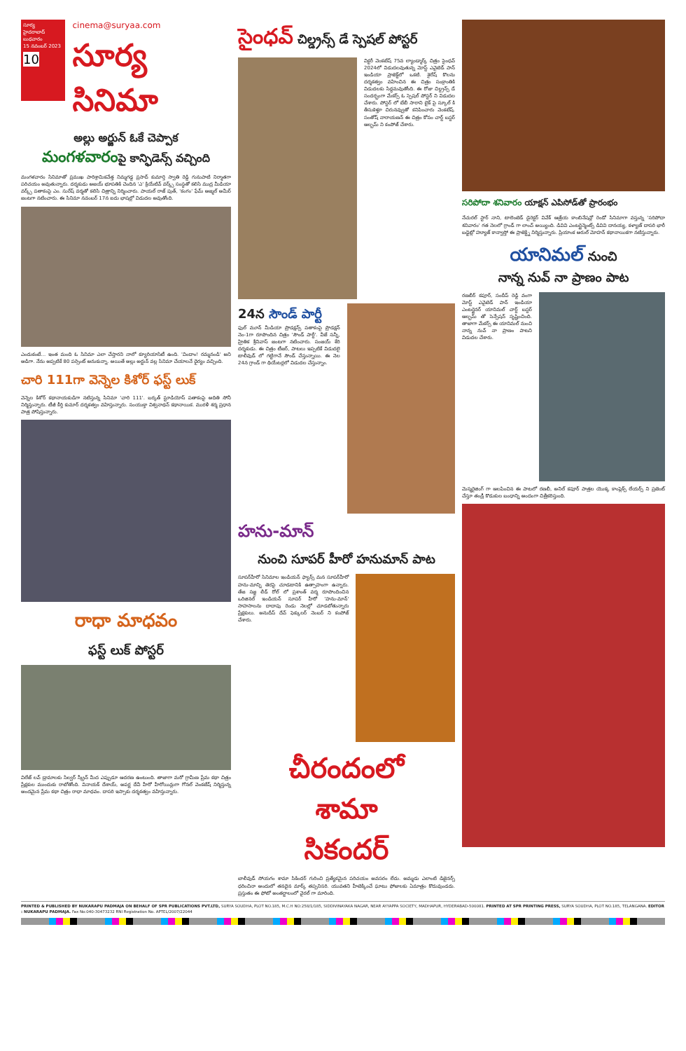సూర్య
హైదరాబాద్
బుధవారం
15 నవంబర్ 2023
10
cinema@suryaa.com
సూర్య సినిమా
అల్లు అర్జున్ ఓకే చెప్పాక
మంగళవారంపై కాన్ఫిడెన్స్ వచ్చింది
మంగళవారం సినిమాతో ప్రముఖ పారిశ్రామికవేత్త నిమ్మగడ్డ ప్రసాద్ కుమార్తె స్వాతి రెడ్డి గునుపాటి నిర్మాతగా పరిచయం అవుతున్నారు. దర్శకుడు అజయ్ భూపతికి చెందిన 'ఎ' క్రియేటివ్ వర్క్స్ సంస్థతో కలిసి ముద్ర మీడియా వర్క్స్ పతాకంపై ఎం. సురేష్ వర్మతో కలిసి చిత్రాన్ని నిర్మించారు. పాయల్ రాజ్ పుత్, 'కంగం' ఫేమ్ అజ్మల్ అమీర్ జంటగా నటించారు. ఈ సినిమా నవంబర్ 17న ఐదు భాషల్లో విడుదల అవుతోంది.
ఎందుకంటే... ఇంత మంది ఓ సినిమా ఎలా చేస్తారని నాలో క్యూరియాసిటీ ఉంది. 'విందాం! రమ్మనండి' అని అడిగా. నేను అప్పటికే 80 పర్సెంట్ అనుకున్నా. అయితే అల్లు అర్జున్ వల్ల సినిమా చేయాలనే ధైర్యం వచ్చింది.
చారి 111గా వెన్నెల కిశోర్ ఫస్ట్ లుక్
వెన్నెల కిశోర్ కథానాయకుడిగా నటిస్తున్న సినిమా 'చారి 111'. బర్కత్ స్టూడియోస్ పతాకంపై అదితి సోనీ నిర్మిస్తున్నారు. టీజీ కీర్తి కుమార్ దర్శకత్వం వహిస్తున్నారు. సంయుక్తా విశ్వనాథన్ కథానాయిక. మురళీ శర్మ ప్రధాన పాత్ర పోషిస్తున్నారు.
రాధా మాధవం
ఫస్ట్ లుక్ పోస్టర్
విలేజ్ లవ్ డ్రామాలకు సిల్వర్ స్క్రీన్ మీద ఎప్పుడూ ఆదరణ ఉంటుంది. తాజాగా మరో గ్రామీణ ప్రేమ కథా చిత్రం ప్రేక్షకుల ముందుకు రాబోతోంది. వినాయక్ దేశాయ్, అపర్ణ దేవీ హీరో హీరోయిన్లుగా గోనల్ వెంకటేష్ నిర్మిస్తున్న అందమైన ప్రేమ కథా చిత్రం రాధా మాధవం. దాసరి ఇస్సాకు దర్శకత్వం వహిస్తున్నారు.
సైంధవ్ చిల్డ్రన్స్ డే స్పెషల్ పోస్టర్
విక్టరీ వెంకటేష్ 75వ ల్యాండ్మార్క్ చిత్రం సైంధవ్ 2024లో విడుదలవుతున్న మోస్ట్ ఎవైటెడ్ పాన్ ఇండియా ప్రాజెక్ట్‌లో ఒకటి. శైలేష్ కొలను దర్శకత్వం వహించిన ఈ చిత్రం సంక్రాంతికి విడుదలకు సిద్ధమవుతోంది. ఈ రోజు చిల్డ్రన్స్ డే సందర్భంగా మేకర్స్ ఓ స్పెషల్ పోస్టర్ ని విడుదల చేశారు. పోస్టర్ లో బేబీ సారాని బైక్ పై స్కూల్ కి తీసుకెళ్తూ చిరునవ్వుతో కనిపించారు వెంకటేష్. సంతోష్ నారాయణన్ ఈ చిత్రం కోసం చార్ట్ బస్టర్ ఆల్బమ్ ని కంపోజ్ చేశారు.
24న సౌండ్ పార్టీ
ఫుల్ మూన్ మీడియా ప్రొడక్షన్స్ పతాకంపై ప్రొడక్షన్ నెం-1గా రూపొందిన చిత్రం 'సౌండ్ పార్టీ'. వీజే సన్నీ, హ్రితిక శ్రీనివాస్ జంటగా నటించారు. సంజయ్ శేరి దర్శకుడు. ఈ చిత్రం టీజర్, పాటలు ఇప్పటికే విడుదలై టాలీవుడ్ లో గట్టిగానే సౌండ్ చేస్తున్నాయి. ఈ నెల 24న గ్రాండ్ గా థియేటర్లలో విడుదల చేస్తున్నాం.
హను-మాన్
నుంచి సూపర్ హీరో హనుమాన్ పాట
సూపర్‌హీరో సినిమాల ఇండియన్ ఫ్యాన్స్ మన సూపర్‌హీరో హను-మాన్ని తెరపై చూడటానికి ఉత్సాహంగా ఉన్నారు. తేజ సజ్జ లీడ్ రోల్ లో ప్రశాంత్ వర్మ రూపొందించిన ఒరిజినల్ ఇండియన్ సూపర్ హీరో 'హను-మాన్' సాహసాలను దాదాపు రెండు నెలల్లో చూడబోతున్నారు ప్రేక్షకులు. అనుదీప్ దేవ్ ఫెక్కులర్ నెంబర్ ని కంపోజ్ చేశారు.
చీరందంలో
శామా
సికందర్
బాలీవుడ్ సోయగం శామా సికిందర్ గురించి ప్రత్యేకమైన పరిచయం అవసరం లేదు. అమ్మడు ఎలాంటి డిజైనర్స్ ధరించినా అందులో తనదైన మార్క్ తప్పనిసరి. యువతని హీటెక్కించే ఘాటు ఫోజులకు ఏమాత్రం కొదువుండదు. ప్రస్తుతం ఈ ఫోటో అంతర్జాలంలో వైరల్ గా మారింది.
సరిపోదా శనివారం యాక్షన్ ఎపిసోడ్‌తో ప్రారంభం
నేచురల్ స్టార్ నాని, టాలెంటెడ్ డైరెక్టర్ వివేక్ ఆత్రేయ కాంబినేషన్లో రెండో సినిమాగా వస్తున్న 'సరిపోదా శనివారం' గత నెలలో గ్రాండ్ గా లాంచ్ అయ్యింది. డివివి ఎంటర్టైన్మెంట్స్ డివివి దానయ్య, కళ్యాణ్ దాసరి భారీ బడ్జెట్లో హ్యూజ్ కాన్వాస్తో ఈ ప్రాజెక్ట్ని నిర్మిస్తున్నారు. ప్రియాంక అరుల్ మోహన్ కథానాయికగా నటిస్తున్నారు.
యానిమల్ నుంచి
నాన్న నువ్ నా ప్రాణం పాట
రణబీర్ కపూర్, సందీప్ రెడ్డి వంగా మోస్ట్ ఎవైటెడ్ పాన్ ఇండియా ఎంటర్టైనర్ యానిమల్ చార్ట్ బస్టర్ ఆల్బమ్ తో సెన్సేషన్ సృష్టించింది. తాజాగా మేకర్స్ ఈ యానిమల్ నుంచి నాన్న నువ్ నా ప్రాణం పాటని విడుదల చేశారు.
మెస్మరైజింగ్ గా ఆలపించిన ఈ పాటలో రణబీ, అనిల్ కపూర్ పాత్రల యొక్క కాంప్లెక్స్ లేయర్స్ ని ప్రజెంట్ చేస్తూ తండ్రీ కొడుకుల బంధాన్ని అందంగా చిత్రీకరిస్తుంది.
PRINTED & PUBLISHED BY NUKARAPU PADMAJA ON BEHALF OF SPR PUBLICATIONS PVT.LTD, SURYA SOUDHA, PLOT NO.185, M.C.H NO:258/1/185, SIDDIVINAYAKA NAGAR, NEAR AYYAPPA SOCIETY, MADHAPUR, HYDERABAD-500081. PRINTED AT SPR PRINTING PRESS, SURYA SOUDHA, PLOT NO.185, TELANGANA. EDITOR : NUKARAPU PADMAJA. Fax No:040-30473232 RNI Registration No. APTEL/2007/22044